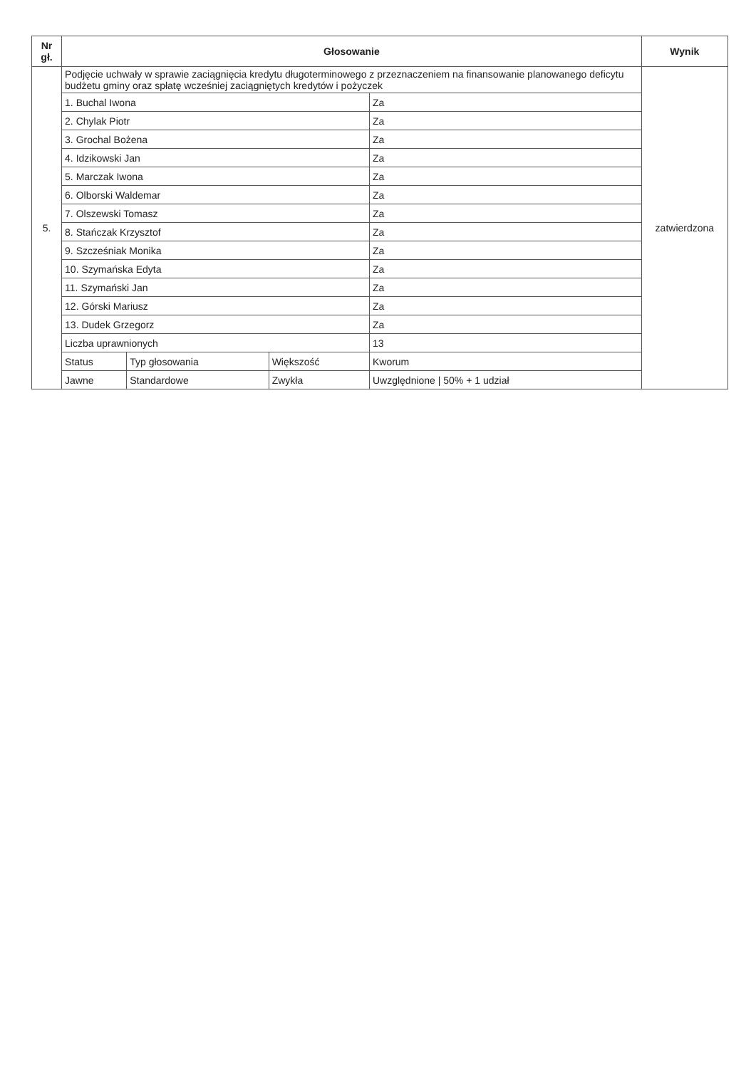| Nr gł. | Głosowanie | | | | Wynik |
| --- | --- | --- | --- | --- | --- |
| 5. | Podjęcie uchwały w sprawie zaciągnięcia kredytu długoterminowego z przeznaczeniem na finansowanie planowanego deficytu budżetu gminy oraz spłatę wcześniej zaciągniętych kredytów i pożyczek | | | | zatwierdzona |
| | 1. Buchal Iwona | | | Za | |
| | 2. Chylak Piotr | | | Za | |
| | 3. Grochal Bożena | | | Za | |
| | 4. Idzikowski Jan | | | Za | |
| | 5. Marczak Iwona | | | Za | |
| | 6. Olborski Waldemar | | | Za | |
| | 7. Olszewski Tomasz | | | Za | |
| | 8. Stańczak Krzysztof | | | Za | |
| | 9. Szcześniak Monika | | | Za | |
| | 10. Szymańska Edyta | | | Za | |
| | 11. Szymański Jan | | | Za | |
| | 12. Górski Mariusz | | | Za | |
| | 13. Dudek Grzegorz | | | Za | |
| | Liczba uprawnionych | | | 13 | |
| | Status | Typ głosowania | Większość | Kworum | |
| | Jawne | Standardowe | Zwykła | Uwzględnione / 50% + 1 udział | |